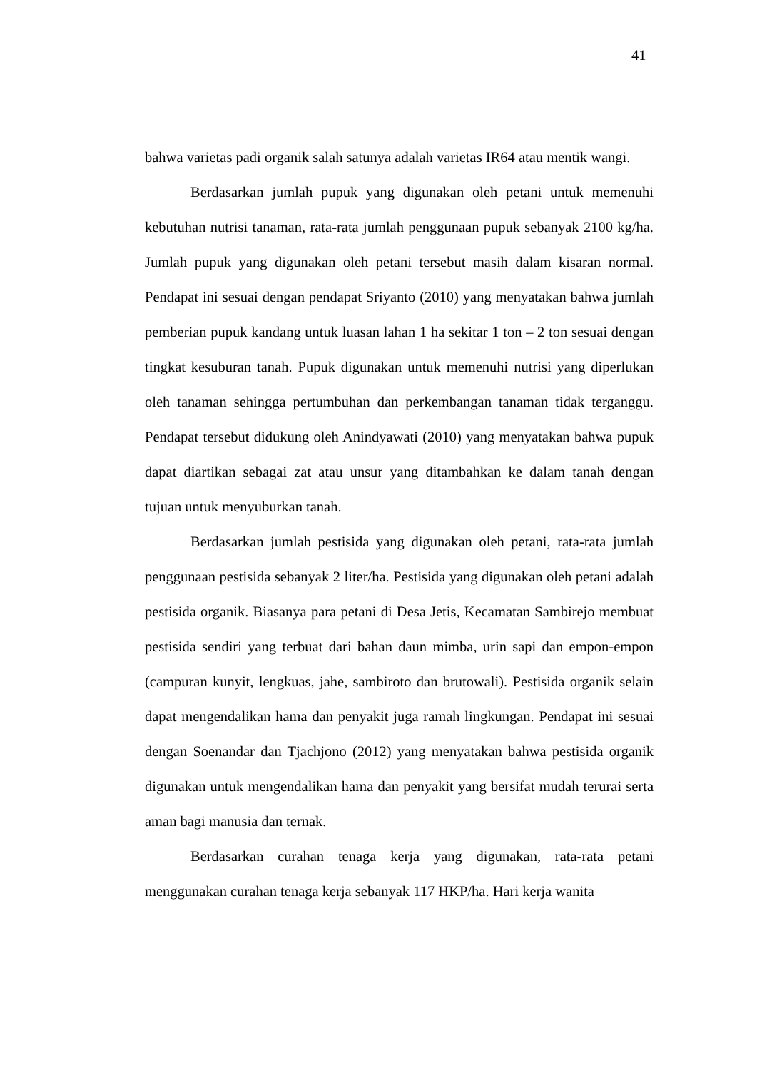41
bahwa varietas padi organik salah satunya adalah varietas IR64 atau mentik wangi.
Berdasarkan jumlah pupuk yang digunakan oleh petani untuk memenuhi kebutuhan nutrisi tanaman, rata-rata jumlah penggunaan pupuk sebanyak 2100 kg/ha. Jumlah pupuk yang digunakan oleh petani tersebut masih dalam kisaran normal. Pendapat ini sesuai dengan pendapat Sriyanto (2010) yang menyatakan bahwa jumlah pemberian pupuk kandang untuk luasan lahan 1 ha sekitar 1 ton – 2 ton sesuai dengan tingkat kesuburan tanah. Pupuk digunakan untuk memenuhi nutrisi yang diperlukan oleh tanaman sehingga pertumbuhan dan perkembangan tanaman tidak terganggu. Pendapat tersebut didukung oleh Anindyawati (2010) yang menyatakan bahwa pupuk dapat diartikan sebagai zat atau unsur yang ditambahkan ke dalam tanah dengan tujuan untuk menyuburkan tanah.
Berdasarkan jumlah pestisida yang digunakan oleh petani, rata-rata jumlah penggunaan pestisida sebanyak 2 liter/ha. Pestisida yang digunakan oleh petani adalah pestisida organik. Biasanya para petani di Desa Jetis, Kecamatan Sambirejo membuat pestisida sendiri yang terbuat dari bahan daun mimba, urin sapi dan empon-empon (campuran kunyit, lengkuas, jahe, sambiroto dan brutowali). Pestisida organik selain dapat mengendalikan hama dan penyakit juga ramah lingkungan. Pendapat ini sesuai dengan Soenandar dan Tjachjono (2012) yang menyatakan bahwa pestisida organik digunakan untuk mengendalikan hama dan penyakit yang bersifat mudah terurai serta aman bagi manusia dan ternak.
Berdasarkan curahan tenaga kerja yang digunakan, rata-rata petani menggunakan curahan tenaga kerja sebanyak 117 HKP/ha. Hari kerja wanita